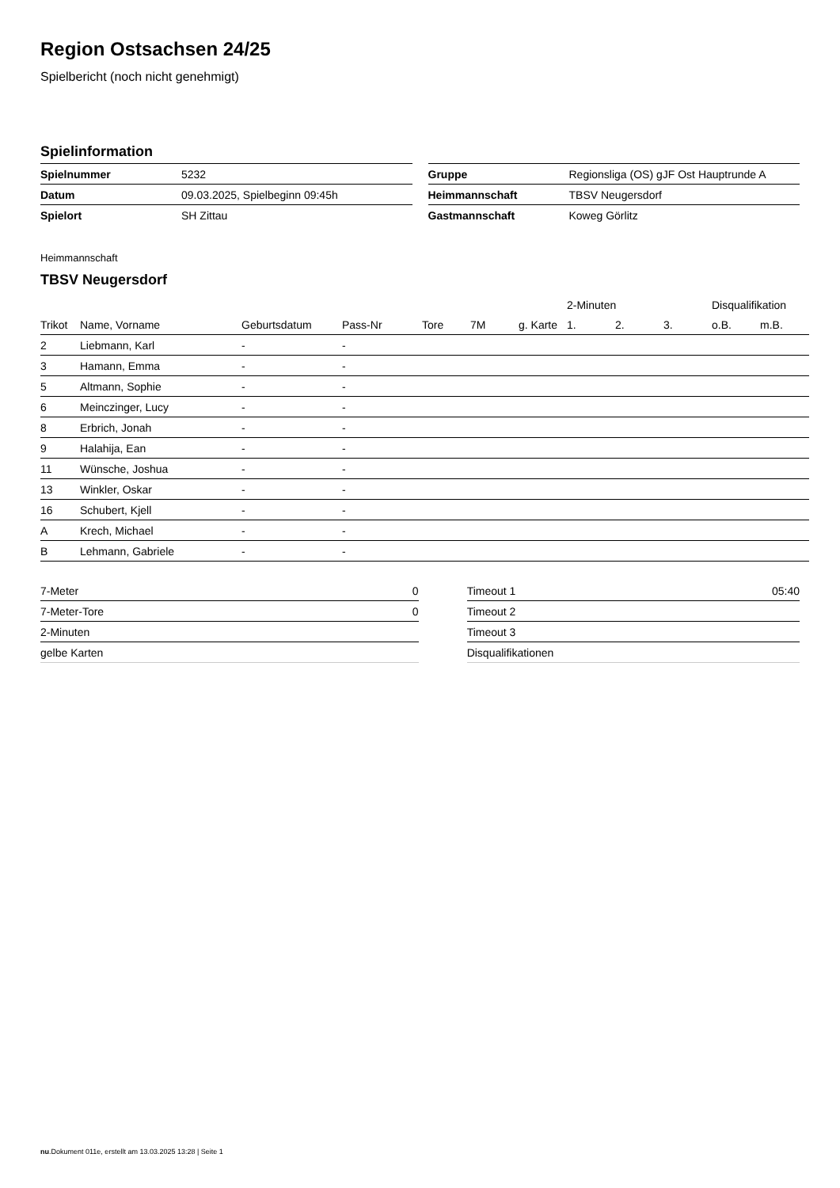Region Ostsachsen 24/25
Spielbericht (noch nicht genehmigt)
Spielinformation
| Spielnummer | 5232 |
| Datum | 09.03.2025, Spielbeginn 09:45h |
| Spielort | SH Zittau |
| Gruppe | Regionsliga (OS) gJF Ost Hauptrunde A |
| Heimmannschaft | TBSV Neugersdorf |
| Gastmannschaft | Koweg Görlitz |
Heimmannschaft
TBSV Neugersdorf
| | | | | | | | 2-Minuten | | | Disqualifikation | |
| --- | --- | --- | --- | --- | --- | --- | --- | --- | --- | --- | --- |
| Trikot | Name, Vorname | Geburtsdatum | Pass-Nr | Tore | 7M | g. Karte | 1. | 2. | 3. | o.B. | m.B. |
| 2 | Liebmann, Karl | - | - | | | | | | | | |
| 3 | Hamann, Emma | - | - | | | | | | | | |
| 5 | Altmann, Sophie | - | - | | | | | | | | |
| 6 | Meinczinger, Lucy | - | - | | | | | | | | |
| 8 | Erbrich, Jonah | - | - | | | | | | | | |
| 9 | Halahija, Ean | - | - | | | | | | | | |
| 11 | Wünsche, Joshua | - | - | | | | | | | | |
| 13 | Winkler, Oskar | - | - | | | | | | | | |
| 16 | Schubert, Kjell | - | - | | | | | | | | |
| A | Krech, Michael | - | - | | | | | | | | |
| B | Lehmann, Gabriele | - | - | | | | | | | | |
| 7-Meter | 0 |
| 7-Meter-Tore | 0 |
| 2-Minuten | |
| gelbe Karten | |
| Timeout 1 | 05:40 |
| Timeout 2 | |
| Timeout 3 | |
| Disqualifikationen | |
nu.Dokument 011e, erstellt am 13.03.2025 13:28 | Seite 1